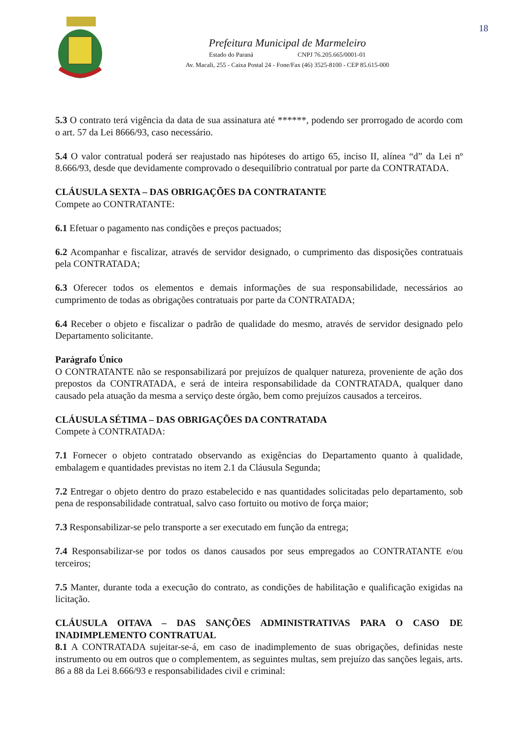Prefeitura Municipal de Marmeleiro
Estado do Paraná CNPJ 76.205.665/0001-01
Av. Macali, 255 - Caixa Postal 24 - Fone/Fax (46) 3525-8100 - CEP 85.615-000
18
5.3 O contrato terá vigência da data de sua assinatura até ******, podendo ser prorrogado de acordo com o art. 57 da Lei 8666/93, caso necessário.
5.4 O valor contratual poderá ser reajustado nas hipóteses do artigo 65, inciso II, alínea “d” da Lei nº 8.666/93, desde que devidamente comprovado o desequilíbrio contratual por parte da CONTRATADA.
CLÁUSULA SEXTA – DAS OBRIGAÇÕES DA CONTRATANTE
Compete ao CONTRATANTE:
6.1 Efetuar o pagamento nas condições e preços pactuados;
6.2 Acompanhar e fiscalizar, através de servidor designado, o cumprimento das disposições contratuais pela CONTRATADA;
6.3 Oferecer todos os elementos e demais informações de sua responsabilidade, necessários ao cumprimento de todas as obrigações contratuais por parte da CONTRATADA;
6.4 Receber o objeto e fiscalizar o padrão de qualidade do mesmo, através de servidor designado pelo Departamento solicitante.
Parágrafo Único
O CONTRATANTE não se responsabilizará por prejuízos de qualquer natureza, proveniente de ação dos prepostos da CONTRATADA, e será de inteira responsabilidade da CONTRATADA, qualquer dano causado pela atuação da mesma a serviço deste órgão, bem como prejuízos causados a terceiros.
CLÁUSULA SÉTIMA – DAS OBRIGAÇÕES DA CONTRATADA
Compete à CONTRATADA:
7.1 Fornecer o objeto contratado observando as exigências do Departamento quanto à qualidade, embalagem e quantidades previstas no item 2.1 da Cláusula Segunda;
7.2 Entregar o objeto dentro do prazo estabelecido e nas quantidades solicitadas pelo departamento, sob pena de responsabilidade contratual, salvo caso fortuito ou motivo de força maior;
7.3 Responsabilizar-se pelo transporte a ser executado em função da entrega;
7.4 Responsabilizar-se por todos os danos causados por seus empregados ao CONTRATANTE e/ou terceiros;
7.5 Manter, durante toda a execução do contrato, as condições de habilitação e qualificação exigidas na licitação.
CLÁUSULA OITAVA – DAS SANÇÕES ADMINISTRATIVAS PARA O CASO DE INADIMPLEMENTO CONTRATUAL
8.1 A CONTRATADA sujeitar-se-á, em caso de inadimplemento de suas obrigações, definidas neste instrumento ou em outros que o complementem, as seguintes multas, sem prejuízo das sanções legais, arts. 86 a 88 da Lei 8.666/93 e responsabilidades civil e criminal: